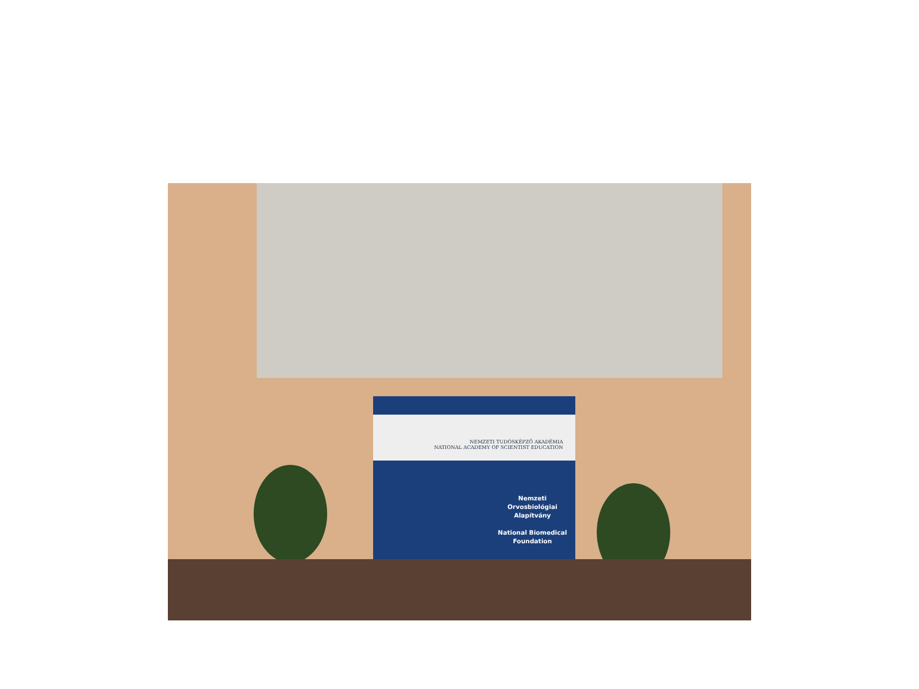NEMZETI TUDÓSKÉPZŐ AKADÉMIA
NATIONAL ACADEMY OF SCIENTIST EDUCATION
Nemzeti Orvosbiológiai Alapítvány
National Biomedical Foundation